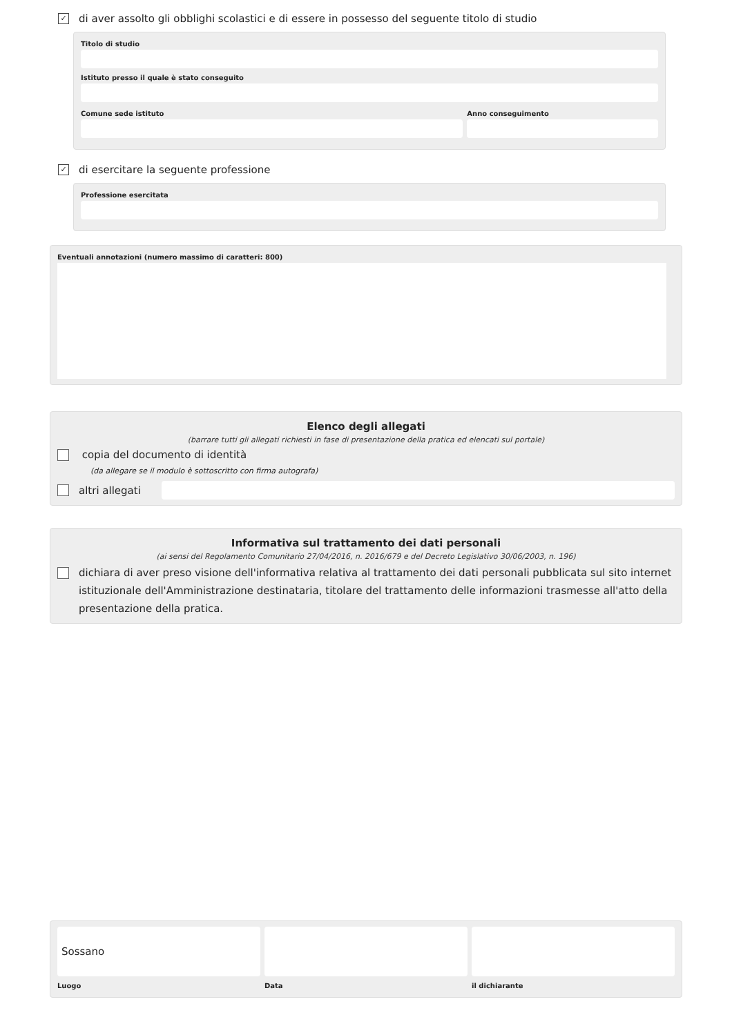✓ di aver assolto gli obblighi scolastici e di essere in possesso del seguente titolo di studio
Titolo di studio
Istituto presso il quale è stato conseguito
Comune sede istituto Anno conseguimento
✓ di esercitare la seguente professione
Professione esercitata
Eventuali annotazioni (numero massimo di caratteri: 800)
Elenco degli allegati
(barrare tutti gli allegati richiesti in fase di presentazione della pratica ed elencati sul portale)
copia del documento di identità
(da allegare se il modulo è sottoscritto con firma autografa)
altri allegati
Informativa sul trattamento dei dati personali
(ai sensi del Regolamento Comunitario 27/04/2016, n. 2016/679 e del Decreto Legislativo 30/06/2003, n. 196)
dichiara di aver preso visione dell'informativa relativa al trattamento dei dati personali pubblicata sul sito internet istituzionale dell'Amministrazione destinataria, titolare del trattamento delle informazioni trasmesse all'atto della presentazione della pratica.
Sossano
Luogo
Data il dichiarante